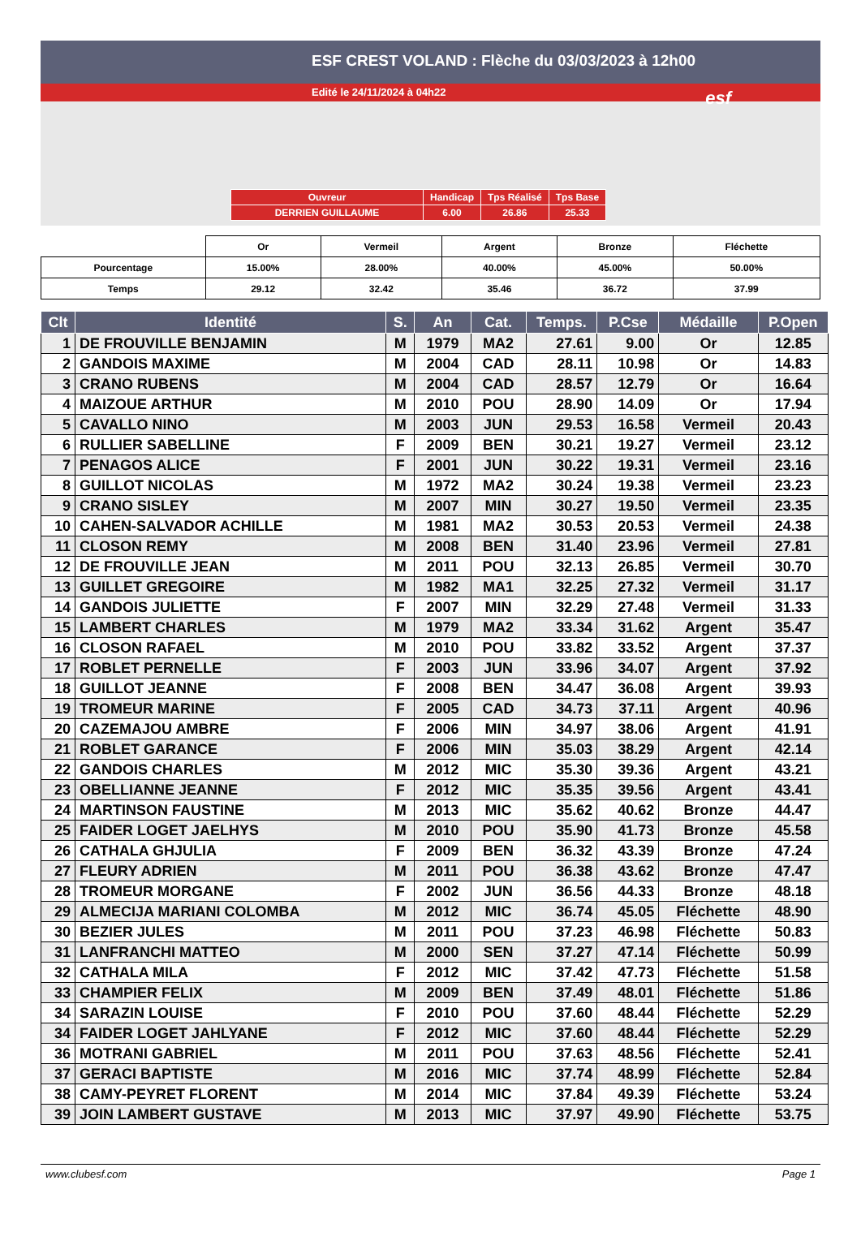ESF CREST VOLAND : Flèche du 03/03/2023 à 12h00
Edité le 24/11/2024 à 04h22
esf
| Ouvreur | Handicap | Tps Réalisé | Tps Base |
| DERRIEN GUILLAUME | 6.00 | 26.86 | 25.33 |
| | Or | Vermeil | Argent | Bronze | Fléchette |
| Pourcentage | 15.00% | 28.00% | 40.00% | 45.00% | 50.00% |
| Temps | 29.12 | 32.42 | 35.46 | 36.72 | 37.99 |
| Clt | Identité | S. | An | Cat. | Temps. | P.Cse | Médaille | P.Open |
| --- | --- | --- | --- | --- | --- | --- | --- | --- |
| 1 | DE FROUVILLE BENJAMIN | M | 1979 | MA2 | 27.61 | 9.00 | Or | 12.85 |
| 2 | GANDOIS MAXIME | M | 2004 | CAD | 28.11 | 10.98 | Or | 14.83 |
| 3 | CRANO RUBENS | M | 2004 | CAD | 28.57 | 12.79 | Or | 16.64 |
| 4 | MAIZOUE ARTHUR | M | 2010 | POU | 28.90 | 14.09 | Or | 17.94 |
| 5 | CAVALLO NINO | M | 2003 | JUN | 29.53 | 16.58 | Vermeil | 20.43 |
| 6 | RULLIER SABELLINE | F | 2009 | BEN | 30.21 | 19.27 | Vermeil | 23.12 |
| 7 | PENAGOS ALICE | F | 2001 | JUN | 30.22 | 19.31 | Vermeil | 23.16 |
| 8 | GUILLOT NICOLAS | M | 1972 | MA2 | 30.24 | 19.38 | Vermeil | 23.23 |
| 9 | CRANO SISLEY | M | 2007 | MIN | 30.27 | 19.50 | Vermeil | 23.35 |
| 10 | CAHEN-SALVADOR ACHILLE | M | 1981 | MA2 | 30.53 | 20.53 | Vermeil | 24.38 |
| 11 | CLOSON REMY | M | 2008 | BEN | 31.40 | 23.96 | Vermeil | 27.81 |
| 12 | DE FROUVILLE JEAN | M | 2011 | POU | 32.13 | 26.85 | Vermeil | 30.70 |
| 13 | GUILLET GREGOIRE | M | 1982 | MA1 | 32.25 | 27.32 | Vermeil | 31.17 |
| 14 | GANDOIS JULIETTE | F | 2007 | MIN | 32.29 | 27.48 | Vermeil | 31.33 |
| 15 | LAMBERT CHARLES | M | 1979 | MA2 | 33.34 | 31.62 | Argent | 35.47 |
| 16 | CLOSON RAFAEL | M | 2010 | POU | 33.82 | 33.52 | Argent | 37.37 |
| 17 | ROBLET PERNELLE | F | 2003 | JUN | 33.96 | 34.07 | Argent | 37.92 |
| 18 | GUILLOT JEANNE | F | 2008 | BEN | 34.47 | 36.08 | Argent | 39.93 |
| 19 | TROMEUR MARINE | F | 2005 | CAD | 34.73 | 37.11 | Argent | 40.96 |
| 20 | CAZEMAJOU AMBRE | F | 2006 | MIN | 34.97 | 38.06 | Argent | 41.91 |
| 21 | ROBLET GARANCE | F | 2006 | MIN | 35.03 | 38.29 | Argent | 42.14 |
| 22 | GANDOIS CHARLES | M | 2012 | MIC | 35.30 | 39.36 | Argent | 43.21 |
| 23 | OBELLIANNE JEANNE | F | 2012 | MIC | 35.35 | 39.56 | Argent | 43.41 |
| 24 | MARTINSON FAUSTINE | M | 2013 | MIC | 35.62 | 40.62 | Bronze | 44.47 |
| 25 | FAIDER LOGET JAELHYS | M | 2010 | POU | 35.90 | 41.73 | Bronze | 45.58 |
| 26 | CATHALA GHJULIA | F | 2009 | BEN | 36.32 | 43.39 | Bronze | 47.24 |
| 27 | FLEURY ADRIEN | M | 2011 | POU | 36.38 | 43.62 | Bronze | 47.47 |
| 28 | TROMEUR MORGANE | F | 2002 | JUN | 36.56 | 44.33 | Bronze | 48.18 |
| 29 | ALMECIJA MARIANI COLOMBA | M | 2012 | MIC | 36.74 | 45.05 | Fléchette | 48.90 |
| 30 | BEZIER JULES | M | 2011 | POU | 37.23 | 46.98 | Fléchette | 50.83 |
| 31 | LANFRANCHI MATTEO | M | 2000 | SEN | 37.27 | 47.14 | Fléchette | 50.99 |
| 32 | CATHALA MILA | F | 2012 | MIC | 37.42 | 47.73 | Fléchette | 51.58 |
| 33 | CHAMPIER FELIX | M | 2009 | BEN | 37.49 | 48.01 | Fléchette | 51.86 |
| 34 | SARAZIN LOUISE | F | 2010 | POU | 37.60 | 48.44 | Fléchette | 52.29 |
| 34 | FAIDER LOGET JAHLYANE | F | 2012 | MIC | 37.60 | 48.44 | Fléchette | 52.29 |
| 36 | MOTRANI GABRIEL | M | 2011 | POU | 37.63 | 48.56 | Fléchette | 52.41 |
| 37 | GERACI BAPTISTE | M | 2016 | MIC | 37.74 | 48.99 | Fléchette | 52.84 |
| 38 | CAMY-PEYRET FLORENT | M | 2014 | MIC | 37.84 | 49.39 | Fléchette | 53.24 |
| 39 | JOIN LAMBERT GUSTAVE | M | 2013 | MIC | 37.97 | 49.90 | Fléchette | 53.75 |
www.clubesf.com Page 1